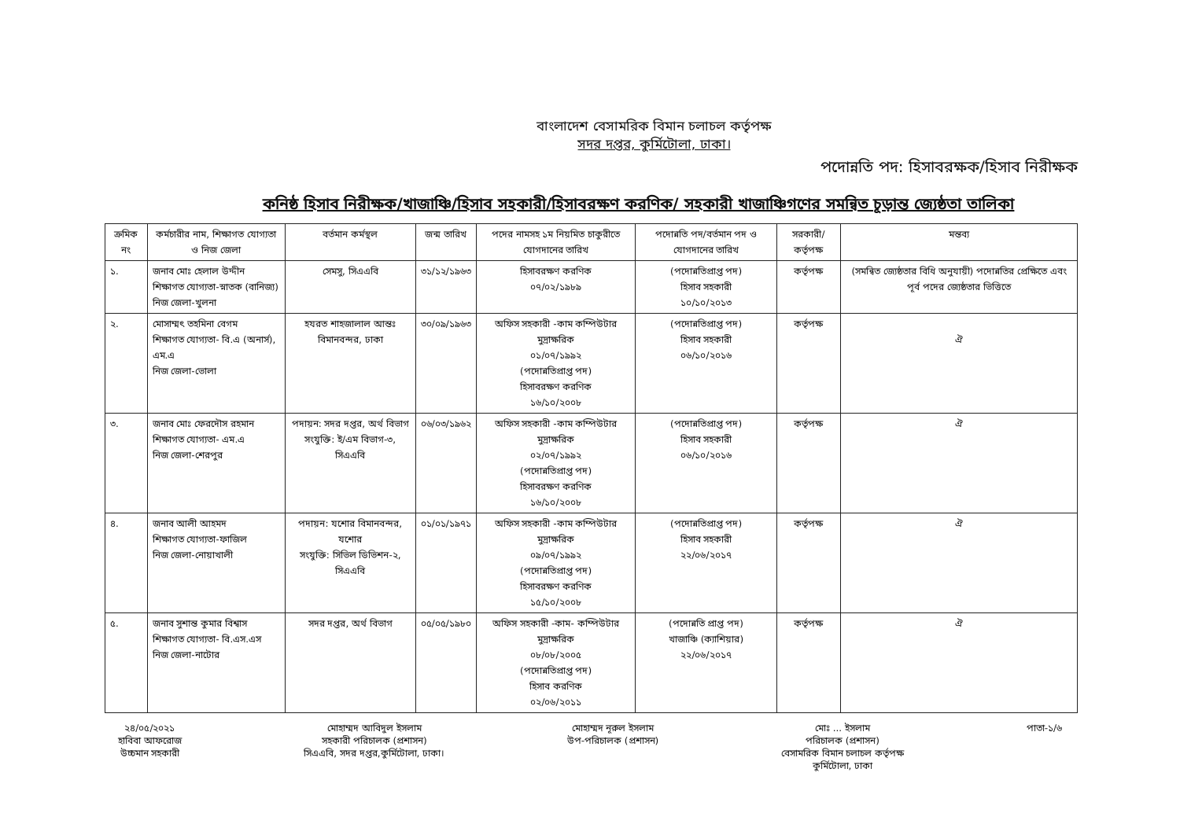বাংলাদেশ বেসামরিক বিমান চলাচল কর্তৃপক্ষ
সদর দপ্তর, কুর্মিটোলা, ঢাকা।
পদোন্নতি পদ: হিসাবরক্ষক/হিসাব নিরীক্ষক
কনিষ্ঠ হিসাব নিরীক্ষক/খাজাঞ্চি/হিসাব সহকারী/হিসাবরক্ষণ করণিক/ সহকারী খাজাঞ্চিগণের সমন্বিত চূড়ান্ত জ্যেষ্ঠতা তালিকা
| ক্রমিক নং | কর্মচারীর নাম, শিক্ষাগত যোগ্যতা ও নিজ জেলা | বর্তমান কর্মস্থল | জন্ম তারিখ | পদের নামসহ ১ম নিয়মিত চাকুরীতে যোগদানের তারিখ | পদোন্নতি পদ/বর্তমান পদ ও যোগদানের তারিখ | সরকারী/ কর্তৃপক্ষ | মন্তব্য |
| --- | --- | --- | --- | --- | --- | --- | --- |
| ১. | জনাব মোঃ হেলাল উদ্দীন শিক্ষাগত যোগ্যতা-স্নাতক (বানিজ্য) নিজ জেলা-খুলনা | সেমসু, সিএএবি | ৩১/১২/১৯৬৩ | হিসাবরক্ষণ করণিক ০৭/০২/১৯৮৯ | (পদোন্নতিপ্রাপ্ত পদ) হিসাব সহকারী ১০/১০/২০১৩ | কর্তৃপক্ষ | (সমন্বিত জ্যেষ্ঠতার বিধি অনুযায়ী) পদোন্নতির প্রেক্ষিতে এবং পূর্ব পদের জ্যেষ্ঠতার ভিত্তিতে |
| ২. | মোসাম্মৎ তহমিনা বেগম শিক্ষাগত যোগ্যতা- বি.এ (অনার্স), এম.এ নিজ জেলা-ভোলা | হযরত শাহজালাল আন্তঃ বিমানবন্দর, ঢাকা | ৩০/০৯/১৯৬৩ | অফিস সহকারী -কাম কম্পিউটার মুদ্রাক্ষরিক ০১/০৭/১৯৯২ (পদোন্নতিপ্রাপ্ত পদ) হিসাবরক্ষণ করণিক ১৬/১০/২০০৮ | (পদোন্নতিপ্রাপ্ত পদ) হিসাব সহকারী ০৬/১০/২০১৬ | কর্তৃপক্ষ | ঐ |
| ৩. | জনাব মোঃ ফেরদৌস রহমান শিক্ষাগত যোগ্যতা- এম.এ নিজ জেলা-শেরপুর | পদায়ন: সদর দপ্তর, অর্থ বিভাগ সংযুক্তি: ই/এম বিভাগ-৩, সিএএবি | ০৬/০৩/১৯৬২ | অফিস সহকারী -কাম কম্পিউটার মুদ্রাক্ষরিক ০২/০৭/১৯৯২ (পদোন্নতিপ্রাপ্ত পদ) হিসাবরক্ষণ করণিক ১৬/১০/২০০৮ | (পদোন্নতিপ্রাপ্ত পদ) হিসাব সহকারী ০৬/১০/২০১৬ | কর্তৃপক্ষ | ঐ |
| ৪. | জনাব আলী আহমদ শিক্ষাগত যোগ্যতা-ফাজিল নিজ জেলা-নোয়াখালী | পদায়ন: যশোর বিমানবন্দর, যশোর সংযুক্তি: সিভিল ডিভিশন-২, সিএএবি | ০১/০১/১৯৭১ | অফিস সহকারী -কাম কম্পিউটার মুদ্রাক্ষরিক ০৯/০৭/১৯৯২ (পদোন্নতিপ্রাপ্ত পদ) হিসাবরক্ষণ করণিক ১৫/১০/২০০৮ | (পদোন্নতিপ্রাপ্ত পদ) হিসাব সহকারী ২২/০৬/২০১৭ | কর্তৃপক্ষ | ঐ |
| ৫. | জনাব সুশান্ত কুমার বিশ্বাস শিক্ষাগত যোগ্যতা- বি.এস.এস নিজ জেলা-নাটোর | সদর দপ্তর, অর্থ বিভাগ | ০৫/০৫/১৯৮০ | অফিস সহকারী -কাম- কম্পিউটার মুদ্রাক্ষরিক ০৮/০৮/২০০৫ (পদোন্নতিপ্রাপ্ত পদ) হিসাব করণিক ০২/০৬/২০১১ | (পদোন্নতি প্রাপ্ত পদ) খাজাঞ্চি (ক্যাশিয়ার) ২২/০৬/২০১৭ | কর্তৃপক্ষ | ঐ |
২৪/০৫/২০২১
হাবিবা আফরোজ
উচ্চমান সহকারী
মোহাম্মদ আবিদুল ইসলাম
সহকারী পরিচালক (প্রশাসন)
সিএএবি, সদর দপ্তর,কুর্মিটোলা, ঢাকা।
মোহাম্মদ নূরুল ইসলাম
উপ-পরিচালক (প্রশাসন)
মোঃ ... ইসলাম
পরিচালক (প্রশাসন)
বেসামরিক বিমান চলাচল কর্তৃপক্ষ
কুর্মিটোলা, ঢাকা
পাতা-১/৬